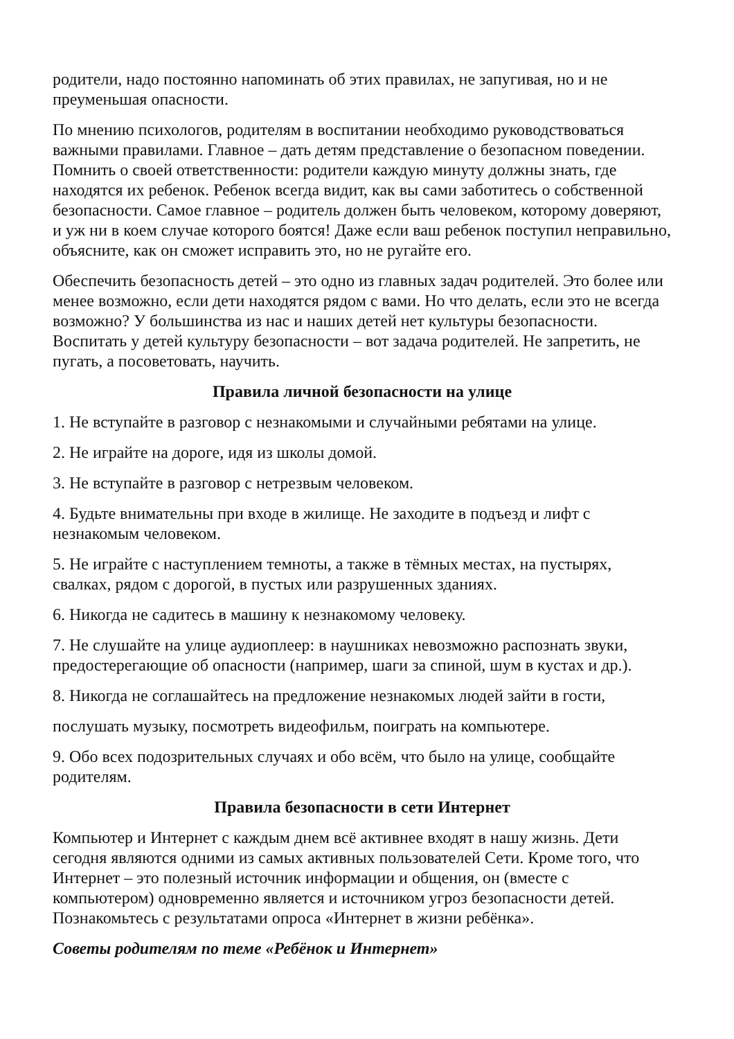родители, надо постоянно напоминать об этих правилах, не запугивая, но и не преуменьшая опасности.
По мнению психологов, родителям в воспитании необходимо руководствоваться важными правилами. Главное – дать детям представление о безопасном поведении. Помнить о своей ответственности: родители каждую минуту должны знать, где находятся их ребенок. Ребенок всегда видит, как вы сами заботитесь о собственной безопасности. Самое главное – родитель должен быть человеком, которому доверяют, и уж ни в коем случае которого боятся! Даже если ваш ребенок поступил неправильно, объясните, как он сможет исправить это, но не ругайте его.
Обеспечить безопасность детей – это одно из главных задач родителей. Это более или менее возможно, если дети находятся рядом с вами. Но что делать, если это не всегда возможно? У большинства из нас и наших детей нет культуры безопасности. Воспитать у детей культуру безопасности – вот задача родителей. Не запретить, не пугать, а посоветовать, научить.
Правила личной безопасности на улице
1. Не вступайте в разговор с незнакомыми и случайными ребятами на улице.
2. Не играйте на дороге, идя из школы домой.
3. Не вступайте в разговор с нетрезвым человеком.
4. Будьте внимательны при входе в жилище. Не заходите в подъезд и лифт с незнакомым человеком.
5. Не играйте с наступлением темноты, а также в тёмных местах, на пустырях, свалках, рядом с дорогой, в пустых или разрушенных зданиях.
6. Никогда не садитесь в машину к незнакомому человеку.
7. Не слушайте на улице аудиоплеер: в наушниках невозможно распознать звуки, предостерегающие об опасности (например, шаги за спиной, шум в кустах и др.).
8. Никогда не соглашайтесь на предложение незнакомых людей зайти в гости,
послушать музыку, посмотреть видеофильм, поиграть на компьютере.
9. Обо всех подозрительных случаях и обо всём, что было на улице, сообщайте родителям.
Правила безопасности в сети Интернет
Компьютер и Интернет с каждым днем всё активнее входят в нашу жизнь. Дети сегодня являются одними из самых активных пользователей Сети. Кроме того, что Интернет – это полезный источник информации и общения, он (вместе с компьютером) одновременно является и источником угроз безопасности детей. Познакомьтесь с результатами опроса «Интернет в жизни ребёнка».
Советы родителям по теме «Ребёнок и Интернет»